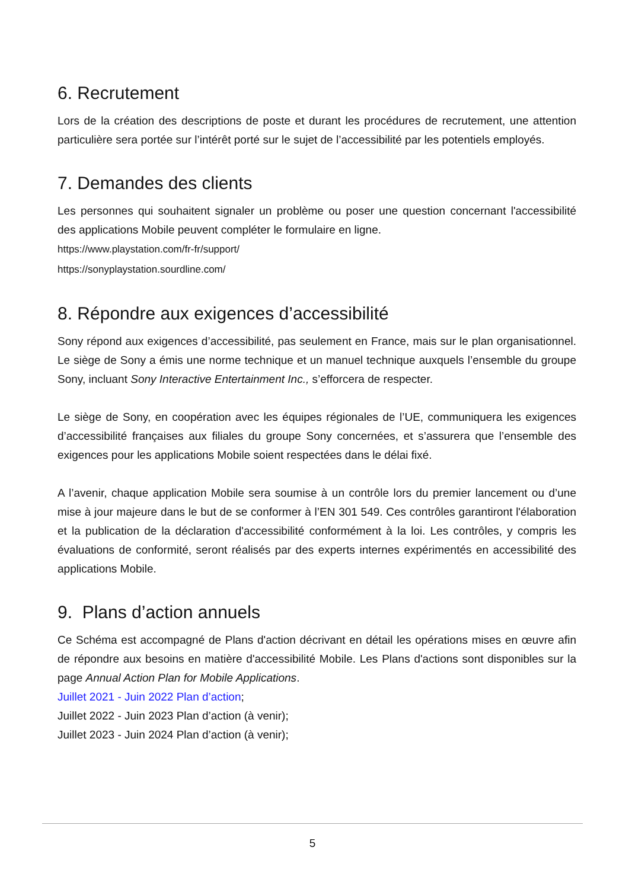6. Recrutement
Lors de la création des descriptions de poste et durant les procédures de recrutement, une attention particulière sera portée sur l’intérêt porté sur le sujet de l’accessibilité par les potentiels employés.
7. Demandes des clients
Les personnes qui souhaitent signaler un problème ou poser une question concernant l'accessibilité des applications Mobile peuvent compléter le formulaire en ligne.
https://www.playstation.com/fr-fr/support/
https://sonyplaystation.sourdline.com/
8. Répondre aux exigences d’accessibilité
Sony répond aux exigences d’accessibilité, pas seulement en France, mais sur le plan organisationnel. Le siège de Sony a émis une norme technique et un manuel technique auxquels l’ensemble du groupe Sony, incluant Sony Interactive Entertainment Inc., s’efforcera de respecter.
Le siège de Sony, en coopération avec les équipes régionales de l’UE, communiquera les exigences d’accessibilité françaises aux filiales du groupe Sony concernées, et s’assurera que l’ensemble des exigences pour les applications Mobile soient respectées dans le délai fixé.
A l’avenir, chaque application Mobile sera soumise à un contrôle lors du premier lancement ou d’une mise à jour majeure dans le but de se conformer à l’EN 301 549. Ces contrôles garantiront l'élaboration et la publication de la déclaration d'accessibilité conformément à la loi. Les contrôles, y compris les évaluations de conformité, seront réalisés par des experts internes expérimentés en accessibilité des applications Mobile.
9. Plans d’action annuels
Ce Schéma est accompagné de Plans d'action décrivant en détail les opérations mises en œuvre afin de répondre aux besoins en matière d'accessibilité Mobile. Les Plans d'actions sont disponibles sur la page Annual Action Plan for Mobile Applications.
Juillet 2021 - Juin 2022 Plan d’action;
Juillet 2022 - Juin 2023 Plan d’action (à venir);
Juillet 2023 - Juin 2024 Plan d’action (à venir);
5